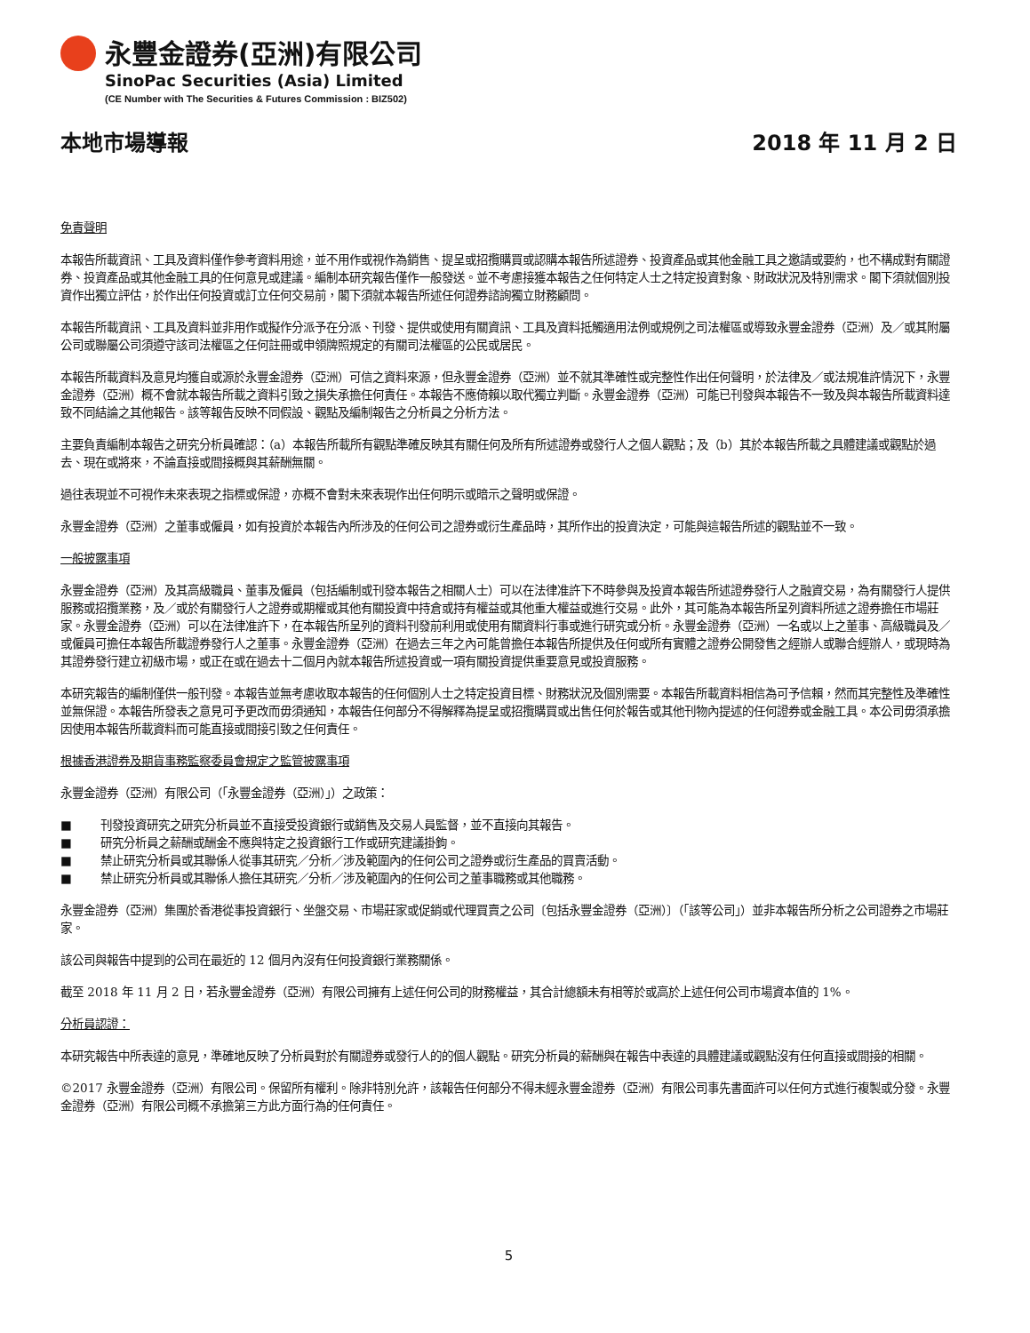永豐金證券(亞洲)有限公司
SinoPac Securities (Asia) Limited
(CE Number with The Securities & Futures Commission : BIZ502)
本地市場導報 2018 年 11 月 2 日
免責聲明
本報告所載資訊、工具及資料僅作參考資料用途，並不用作或視作為銷售、提呈或招攬購買或認購本報告所述證券、投資產品或其他金融工具之邀請或要約，也不構成對有關證券、投資產品或其他金融工具的任何意見或建議。編制本研究報告僅作一般發送。並不考慮接獲本報告之任何特定人士之特定投資對象、財政狀況及特別需求。閣下須就個別投資作出獨立評估，於作出任何投資或訂立任何交易前，閣下須就本報告所述任何證券諮詢獨立財務顧問。
本報告所載資訊、工具及資料並非用作或擬作分派予在分派、刊發、提供或使用有關資訊、工具及資料抵觸適用法例或規例之司法權區或導致永豐金證券（亞洲）及／或其附屬公司或聯屬公司須遵守該司法權區之任何註冊或申領牌照規定的有關司法權區的公民或居民。
本報告所載資料及意見均獲自或源於永豐金證券（亞洲）可信之資料來源，但永豐金證券（亞洲）並不就其準確性或完整性作出任何聲明，於法律及／或法規准許情況下，永豐金證券（亞洲）概不會就本報告所載之資料引致之損失承擔任何責任。本報告不應倚賴以取代獨立判斷。永豐金證券（亞洲）可能已刊發與本報告不一致及與本報告所載資料達致不同結論之其他報告。該等報告反映不同假設、觀點及編制報告之分析員之分析方法。
主要負責編制本報告之研究分析員確認：（a）本報告所載所有觀點準確反映其有關任何及所有所述證券或發行人之個人觀點；及（b）其於本報告所載之具體建議或觀點於過去、現在或將來，不論直接或間接概與其薪酬無關。
過往表現並不可視作未來表現之指標或保證，亦概不會對未來表現作出任何明示或暗示之聲明或保證。
永豐金證券（亞洲）之董事或僱員，如有投資於本報告內所涉及的任何公司之證券或衍生產品時，其所作出的投資決定，可能與這報告所述的觀點並不一致。
一般披露事項
永豐金證券（亞洲）及其高級職員、董事及僱員（包括編制或刊發本報告之相關人士）可以在法律准許下不時參與及投資本報告所述證券發行人之融資交易，為有關發行人提供服務或招攬業務，及／或於有關發行人之證券或期權或其他有關投資中持倉或持有權益或其他重大權益或進行交易。此外，其可能為本報告所呈列資料所述之證券擔任市場莊家。永豐金證券（亞洲）可以在法律准許下，在本報告所呈列的資料刊發前利用或使用有關資料行事或進行研究或分析。永豐金證券（亞洲）一名或以上之董事、高級職員及／或僱員可擔任本報告所載證券發行人之董事。永豐金證券（亞洲）在過去三年之內可能曾擔任本報告所提供及任何或所有實體之證券公開發售之經辦人或聯合經辦人，或現時為其證券發行建立初級市場，或正在或在過去十二個月內就本報告所述投資或一項有關投資提供重要意見或投資服務。
本研究報告的編制僅供一般刊發。本報告並無考慮收取本報告的任何個別人士之特定投資目標、財務狀況及個別需要。本報告所載資料相信為可予信賴，然而其完整性及準確性並無保證。本報告所發表之意見可予更改而毋須通知，本報告任何部分不得解釋為提呈或招攬購買或出售任何於報告或其他刊物內提述的任何證券或金融工具。本公司毋須承擔因使用本報告所載資料而可能直接或間接引致之任何責任。
根據香港證券及期貨事務監察委員會規定之監管披露事項
永豐金證券（亞洲）有限公司（「永豐金證券（亞洲）」）之政策：
■ 刊發投資研究之研究分析員並不直接受投資銀行或銷售及交易人員監督，並不直接向其報告。
■ 研究分析員之薪酬或酬金不應與特定之投資銀行工作或研究建議掛鉤。
■ 禁止研究分析員或其聯係人從事其研究／分析／涉及範圍內的任何公司之證券或衍生產品的買賣活動。
■ 禁止研究分析員或其聯係人擔任其研究／分析／涉及範圍內的任何公司之董事職務或其他職務。
永豐金證券（亞洲）集團於香港從事投資銀行、坐盤交易、市場莊家或促銷或代理買賣之公司〔包括永豐金證券（亞洲）〕（「該等公司」）並非本報告所分析之公司證券之市場莊家。
該公司與報告中提到的公司在最近的 12 個月內沒有任何投資銀行業務關係。
截至 2018 年 11 月 2 日，若永豐金證券（亞洲）有限公司擁有上述任何公司的財務權益，其合計總額未有相等於或高於上述任何公司市場資本值的 1%。
分析員認證：
本研究報告中所表達的意見，準確地反映了分析員對於有關證券或發行人的的個人觀點。研究分析員的薪酬與在報告中表達的具體建議或觀點沒有任何直接或間接的相關。
©2017 永豐金證券（亞洲）有限公司。保留所有權利。除非特別允許，該報告任何部分不得未經永豐金證券（亞洲）有限公司事先書面許可以任何方式進行複製或分發。永豐金證券（亞洲）有限公司概不承擔第三方此方面行為的任何責任。
5